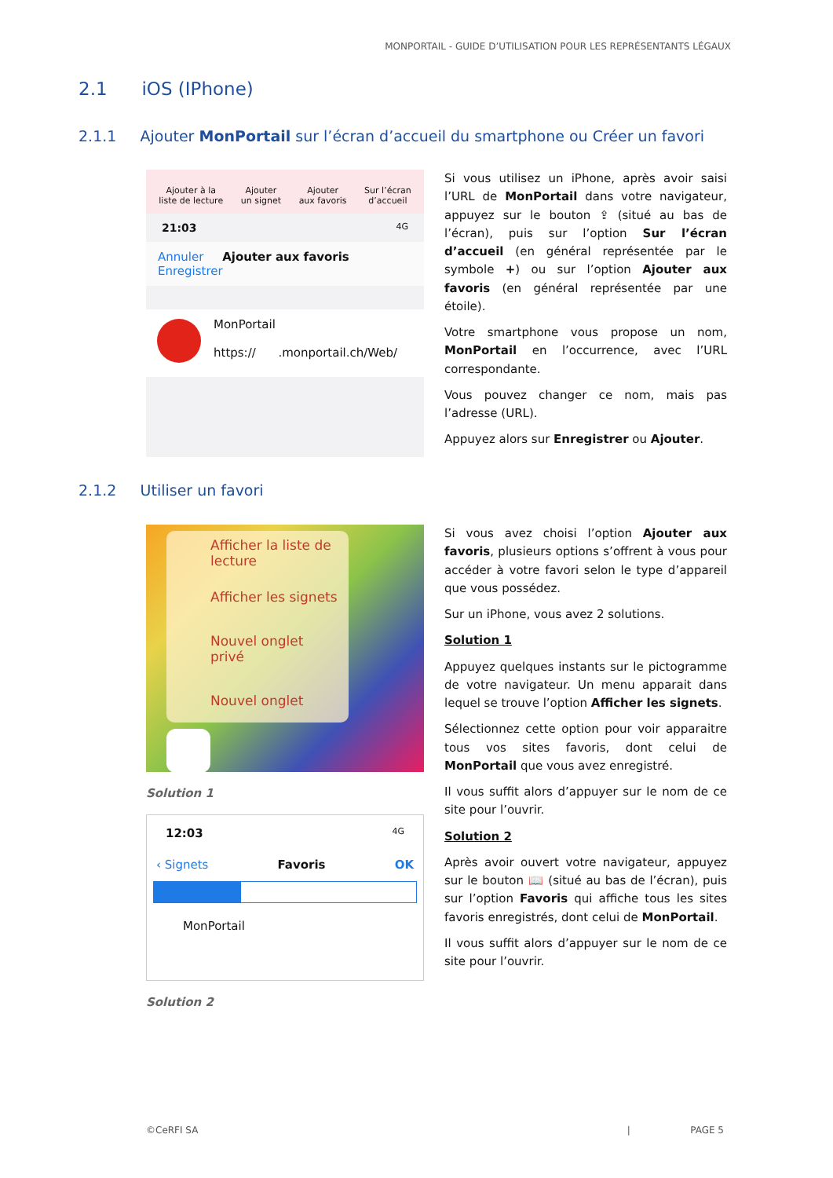MONPORTAIL - GUIDE D’UTILISATION POUR LES REPRÉSENTANTS LÉGAUX
2.1 iOS (IPhone)
2.1.1 Ajouter MonPortail sur l’écran d’accueil du smartphone ou Créer un favori
Ajouter à la
liste de lecture
Ajouter
un signet
Ajouter
aux favoris
Sur l’écran
d’accueil
21:03 4G
Annuler Ajouter aux favoris Enregistrer
MonPortail
https:// .monportail.ch/Web/
Si vous utilisez un iPhone, après avoir saisi l’URL de MonPortail dans votre navigateur, appuyez sur le bouton ⇪ (situé au bas de l’écran), puis sur l’option Sur l’écran d’accueil (en général représentée par le symbole +) ou sur l’option Ajouter aux favoris (en général représentée par une étoile).
Votre smartphone vous propose un nom, MonPortail en l’occurrence, avec l’URL correspondante.
Vous pouvez changer ce nom, mais pas l’adresse (URL).
Appuyez alors sur Enregistrer ou Ajouter.
2.1.2 Utiliser un favori
Afficher la liste de lecture
Afficher les signets
Nouvel onglet privé
Nouvel onglet
Solution 1
12:03 4G
‹ Signets Favoris OK
MonPortail
Solution 2
Si vous avez choisi l’option Ajouter aux favoris, plusieurs options s’offrent à vous pour accéder à votre favori selon le type d’appareil que vous possédez.
Sur un iPhone, vous avez 2 solutions.
Solution 1
Appuyez quelques instants sur le pictogramme de votre navigateur. Un menu apparait dans lequel se trouve l’option Afficher les signets.
Sélectionnez cette option pour voir apparaitre tous vos sites favoris, dont celui de MonPortail que vous avez enregistré.
Il vous suffit alors d’appuyer sur le nom de ce site pour l’ouvrir.
Solution 2
Après avoir ouvert votre navigateur, appuyez sur le bouton 📖 (situé au bas de l’écran), puis sur l’option Favoris qui affiche tous les sites favoris enregistrés, dont celui de MonPortail.
Il vous suffit alors d’appuyer sur le nom de ce site pour l’ouvrir.
©CeRFI SA | PAGE 5